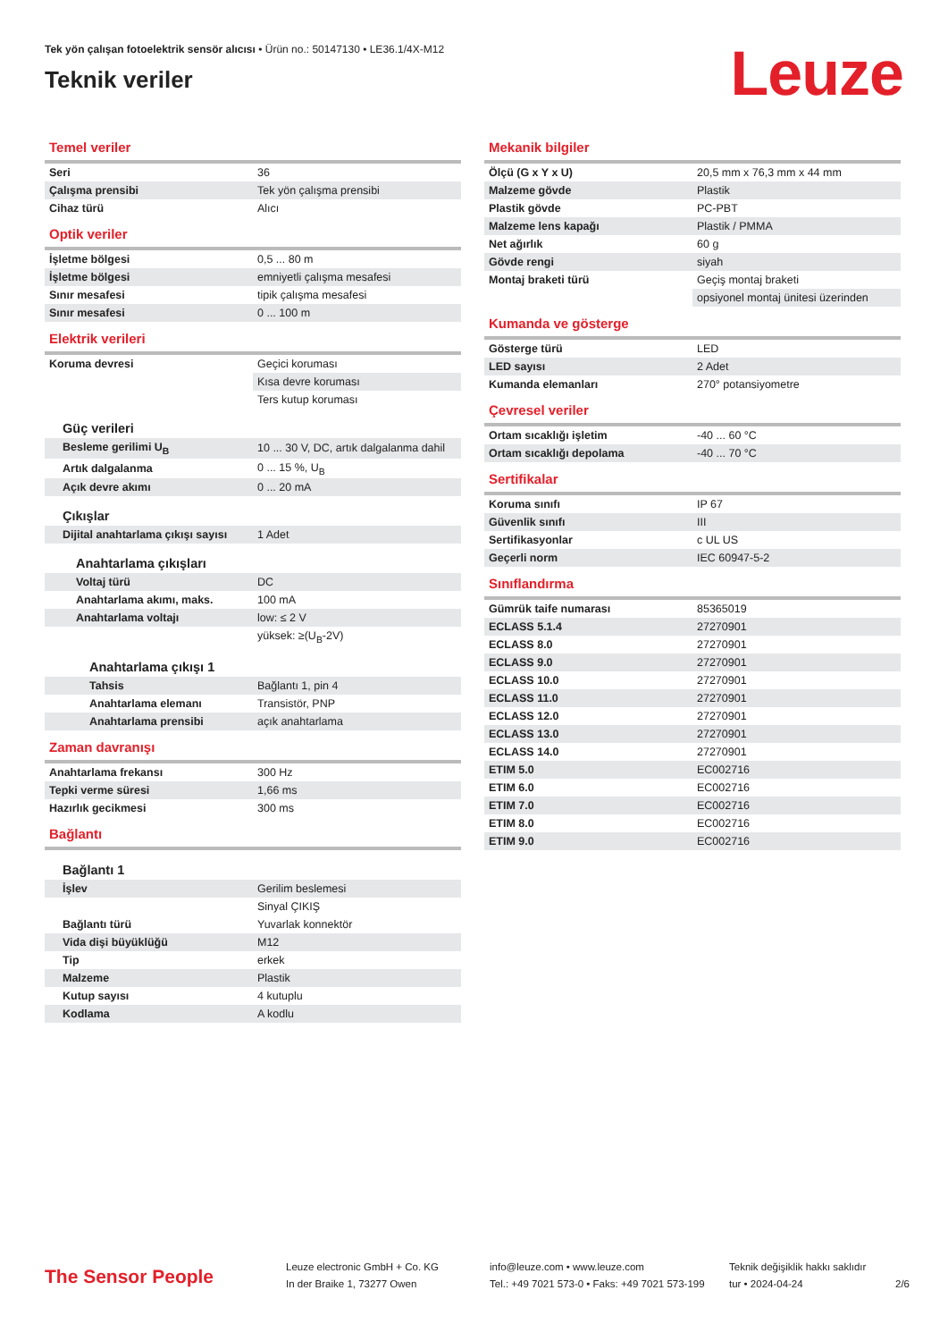Tek yön çalışan fotoelektrik sensör alıcısı • Ürün no.: 50147130 • LE36.1/4X-M12
Teknik veriler
Leuze
Temel veriler
| Seri | 36 |
| Çalışma prensibi | Tek yön çalışma prensibi |
| Cihaz türü | Alıcı |
Optik veriler
| İşletme bölgesi | 0,5 ... 80 m |
| İşletme bölgesi | emniyetli çalışma mesafesi |
| Sınır mesafesi | tipik çalışma mesafesi |
| Sınır mesafesi | 0 ... 100 m |
Elektrik verileri
| Koruma devresi | Geçici koruması |
| | Kısa devre koruması |
| | Ters kutup koruması |
| Güç verileri | |
| Besleme gerilimi U<sub>B</sub> | 10 ... 30 V, DC, artık dalgalanma dahil |
| Artık dalgalanma | 0 ... 15 %, U<sub>B</sub> |
| Açık devre akımı | 0 ... 20 mA |
| Çıkışlar | |
| Dijital anahtarlama çıkışı sayısı | 1 Adet |
| Anahtarlama çıkışları | |
| Voltaj türü | DC |
| Anahtarlama akımı, maks. | 100 mA |
| Anahtarlama voltajı | low: ≤ 2 V |
| | yüksek: ≥(U<sub>B</sub>-2V) |
| Anahtarlama çıkışı 1 | |
| Tahsis | Bağlantı 1, pin 4 |
| Anahtarlama elemanı | Transistör, PNP |
| Anahtarlama prensibi | açık anahtarlama |
Zaman davranışı
| Anahtarlama frekansı | 300 Hz |
| Tepki verme süresi | 1,66 ms |
| Hazırlık gecikmesi | 300 ms |
Bağlantı
| Bağlantı 1 | |
| İşlev | Gerilim beslemesi |
| | Sinyal ÇIKIŞ |
| Bağlantı türü | Yuvarlak konnektör |
| Vida dişi büyüklüğü | M12 |
| Tip | erkek |
| Malzeme | Plastik |
| Kutup sayısı | 4 kutuplu |
| Kodlama | A kodlu |
Mekanik bilgiler
| Ölçü (G x Y x U) | 20,5 mm x 76,3 mm x 44 mm |
| Malzeme gövde | Plastik |
| Plastik gövde | PC-PBT |
| Malzeme lens kapağı | Plastik / PMMA |
| Net ağırlık | 60 g |
| Gövde rengi | siyah |
| Montaj braketi türü | Geçiş montaj braketi |
| | opsiyonel montaj ünitesi üzerinden |
Kumanda ve gösterge
| Gösterge türü | LED |
| LED sayısı | 2 Adet |
| Kumanda elemanları | 270° potansiyometre |
Çevresel veriler
| Ortam sıcaklığı işletim | -40 ... 60 °C |
| Ortam sıcaklığı depolama | -40 ... 70 °C |
Sertifikalar
| Koruma sınıfı | IP 67 |
| Güvenlik sınıfı | III |
| Sertifikasyonlar | c UL US |
| Geçerli norm | IEC 60947-5-2 |
Sınıflandırma
| Gümrük taife numarası | 85365019 |
| ECLASS 5.1.4 | 27270901 |
| ECLASS 8.0 | 27270901 |
| ECLASS 9.0 | 27270901 |
| ECLASS 10.0 | 27270901 |
| ECLASS 11.0 | 27270901 |
| ECLASS 12.0 | 27270901 |
| ECLASS 13.0 | 27270901 |
| ECLASS 14.0 | 27270901 |
| ETIM 5.0 | EC002716 |
| ETIM 6.0 | EC002716 |
| ETIM 7.0 | EC002716 |
| ETIM 8.0 | EC002716 |
| ETIM 9.0 | EC002716 |
The Sensor People
Leuze electronic GmbH + Co. KG
In der Braike 1, 73277 Owen
info@leuze.com • www.leuze.com
Tel.: +49 7021 573-0 • Faks: +49 7021 573-199
Teknik değişiklik hakkı saklıdır
tur • 2024-04-24
2/6